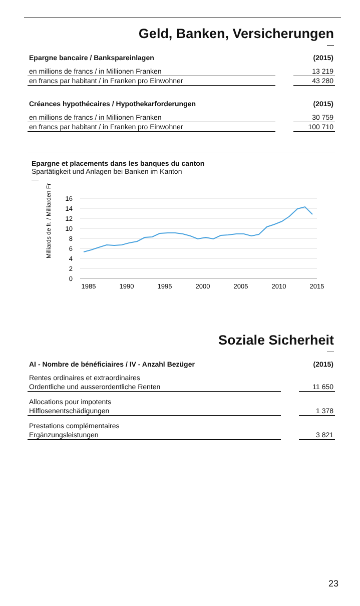Geld, Banken, Versicherungen
—
| Epargne bancaire / Bankspareinlagen | | (2015) |
| --- | --- | --- |
| en millions de francs / in Millionen Franken | | 13 219 |
| en francs par habitant / in Franken pro Einwohner | | 43 280 |
| Créances hypothécaires / Hypothekarforderungen | | (2015) |
| en millions de francs / in Millionen Franken | | 30 759 |
| en francs par habitant / in Franken pro Einwohner | | 100 710 |
Epargne et placements dans les banques du canton
Spartätigkeit und Anlagen bei Banken im Kanton
—
Milliards de fr. / Milliarden Fr.
16
14
12
10
8
6
4
2
0
1985
1990
1995
2000
2005
2010
2015
Soziale Sicherheit
—
| AI - Nombre de bénéficiaires / IV - Anzahl Bezüger | | (2015) |
| --- | --- | --- |
| Rentes ordinaires et extraordinaires | | |
| Ordentliche und ausserordentliche Renten | | 11 650 |
| Allocations pour impotents | | |
| Hilflosenentschädigungen | | 1 378 |
| Prestations complémentaires | | |
| Ergänzungsleistungen | | 3 821 |
23